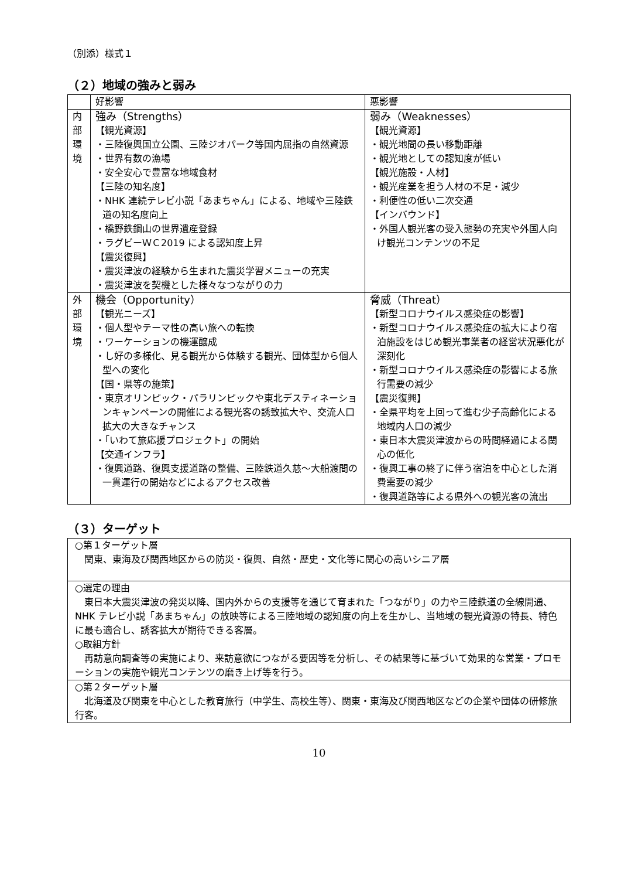（別添）様式１
（２）地域の強みと弱み
| | 好影響 | 悪影響 |
| 内 部 環 境 | 強み（Strengths） 【観光資源】 ・三陸復興国立公園、三陸ジオパーク等国内屈指の自然資源 ・世界有数の漁場 ・安全安心で豊富な地域食材 【三陸の知名度】 ・NHK 連続テレビ小説「あまちゃん」による、地域や三陸鉄道の知名度向上 ・橋野鉄鋼山の世界遺産登録 ・ラグビーＷＣ2019 による認知度上昇 【震災復興】 ・震災津波の経験から生まれた震災学習メニューの充実 ・震災津波を契機とした様々なつながりの力 | 弱み（Weaknesses） 【観光資源】 ・観光地間の長い移動距離 ・観光地としての認知度が低い 【観光施設・人材】 ・観光産業を担う人材の不足・減少 ・利便性の低い二次交通 【インバウンド】 ・外国人観光客の受入態勢の充実や外国人向け観光コンテンツの不足 |
| 外 部 環 境 | 機会（Opportunity） 【観光ニーズ】 ・個人型やテーマ性の高い旅への転換 ・ワーケーションの機運醸成 ・し好の多様化、見る観光から体験する観光、団体型から個人型への変化 【国・県等の施策】 ・東京オリンピック・パラリンピックや東北デスティネーションキャンペーンの開催による観光客の誘致拡大や、交流人口拡大の大きなチャンス ・「いわて旅応援プロジェクト」の開始 【交通インフラ】 ・復興道路、復興支援道路の整備、三陸鉄道久慈～大船渡間の一貫運行の開始などによるアクセス改善 | 脅威（Threat） 【新型コロナウイルス感染症の影響】 ・新型コロナウイルス感染症の拡大により宿泊施設をはじめ観光事業者の経営状況悪化が深刻化 ・新型コロナウイルス感染症の影響による旅行需要の減少 【震災復興】 ・全県平均を上回って進む少子高齢化による地域内人口の減少 ・東日本大震災津波からの時間経過による関心の低化 ・復興工事の終了に伴う宿泊を中心とした消費需要の減少 ・復興道路等による県外への観光客の流出 |
（３）ターゲット
| ○第１ターゲット層 関東、東海及び関西地区からの防災・復興、自然・歴史・文化等に関心の高いシニア層 |
| ○選定の理由 東日本大震災津波の発災以降、国内外からの支援等を通じて育まれた「つながり」の力や三陸鉄道の全線開通、NHK テレビ小説「あまちゃん」の放映等による三陸地域の認知度の向上を生かし、当地域の観光資源の特長、特色に最も適合し、誘客拡大が期待できる客層。 ○取組方針 再訪意向調査等の実施により、来訪意欲につながる要因等を分析し、その結果等に基づいて効果的な営業・プロモーションの実施や観光コンテンツの磨き上げ等を行う。 |
| ○第２ターゲット層 北海道及び関東を中心とした教育旅行（中学生、高校生等）、関東・東海及び関西地区などの企業や団体の研修旅行客。 |
10